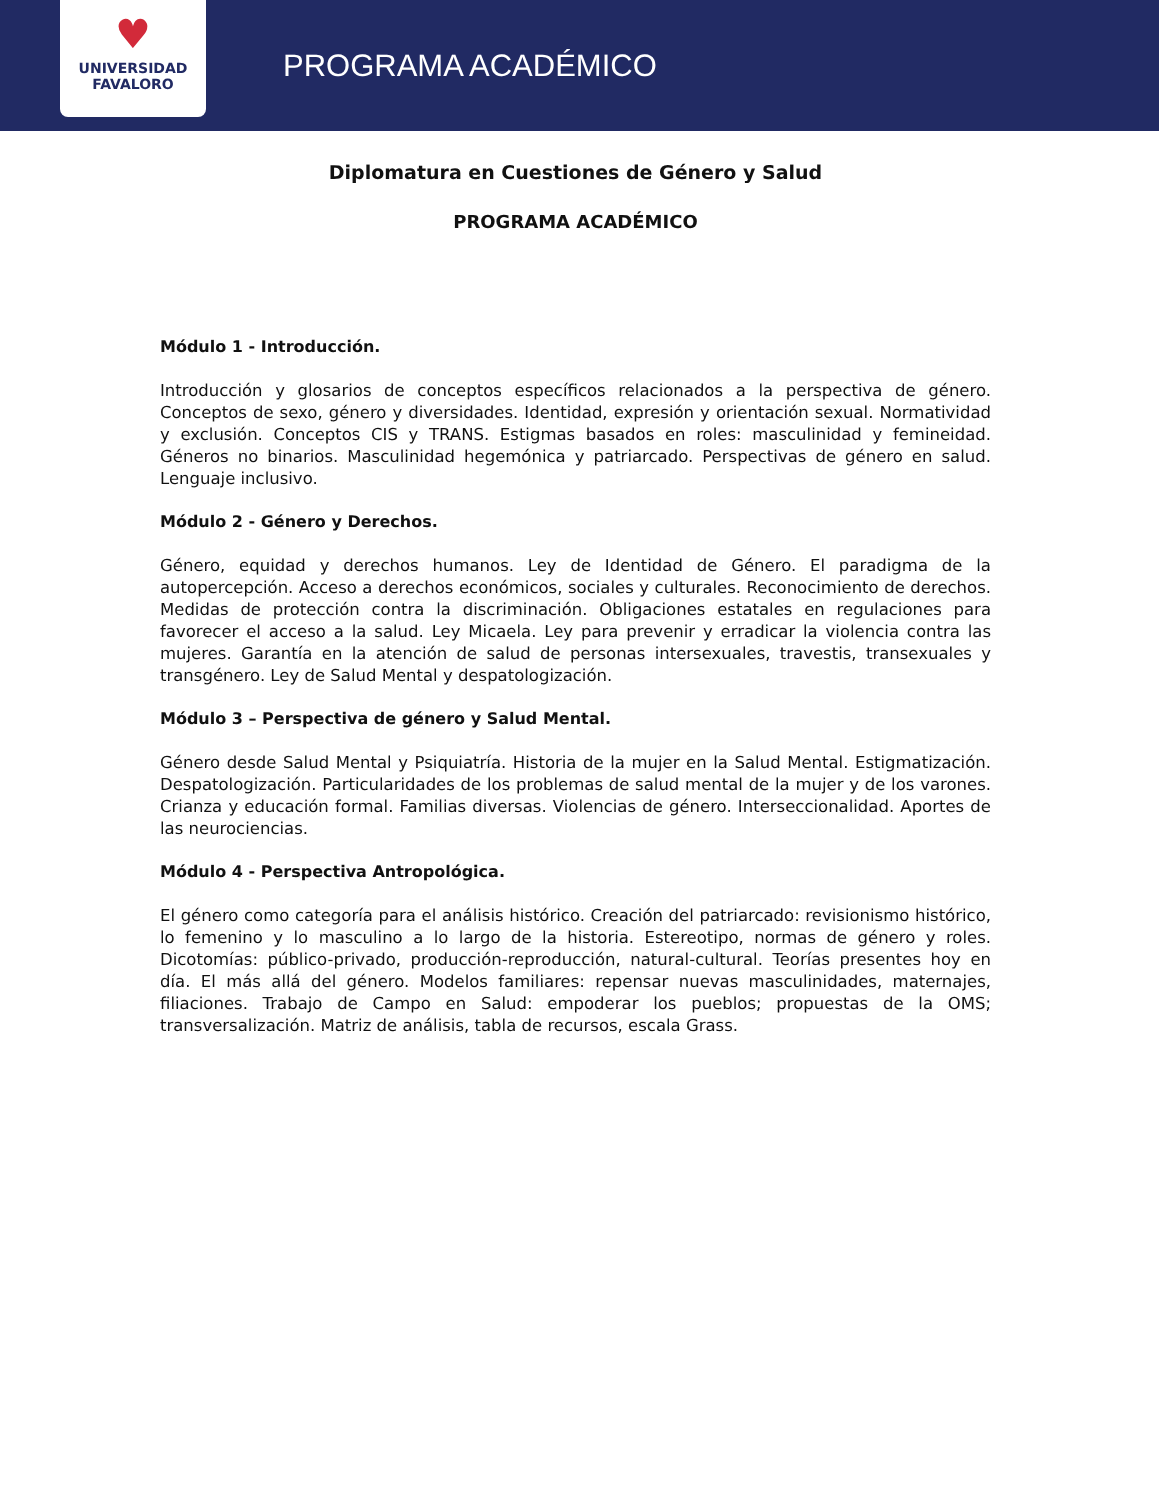♥
UNIVERSIDAD
FAVALORO
PROGRAMA ACADÉMICO
Diplomatura en Cuestiones de Género y Salud
PROGRAMA ACADÉMICO
Módulo 1 - Introducción.
Introducción y glosarios de conceptos específicos relacionados a la perspectiva de género. Conceptos de sexo, género y diversidades. Identidad, expresión y orientación sexual. Normatividad y exclusión. Conceptos CIS y TRANS. Estigmas basados en roles: masculinidad y femineidad. Géneros no binarios. Masculinidad hegemónica y patriarcado. Perspectivas de género en salud. Lenguaje inclusivo.
Módulo 2 - Género y Derechos.
Género, equidad y derechos humanos. Ley de Identidad de Género. El paradigma de la autopercepción. Acceso a derechos económicos, sociales y culturales. Reconocimiento de derechos. Medidas de protección contra la discriminación. Obligaciones estatales en regulaciones para favorecer el acceso a la salud. Ley Micaela. Ley para prevenir y erradicar la violencia contra las mujeres. Garantía en la atención de salud de personas intersexuales, travestis, transexuales y transgénero. Ley de Salud Mental y despatologización.
Módulo 3 – Perspectiva de género y Salud Mental.
Género desde Salud Mental y Psiquiatría. Historia de la mujer en la Salud Mental. Estigmatización. Despatologización. Particularidades de los problemas de salud mental de la mujer y de los varones. Crianza y educación formal. Familias diversas. Violencias de género. Interseccionalidad. Aportes de las neurociencias.
Módulo 4 - Perspectiva Antropológica.
El género como categoría para el análisis histórico. Creación del patriarcado: revisionismo histórico, lo femenino y lo masculino a lo largo de la historia. Estereotipo, normas de género y roles. Dicotomías: público-privado, producción-reproducción, natural-cultural. Teorías presentes hoy en día. El más allá del género. Modelos familiares: repensar nuevas masculinidades, maternajes, filiaciones. Trabajo de Campo en Salud: empoderar los pueblos; propuestas de la OMS; transversalización. Matriz de análisis, tabla de recursos, escala Grass.